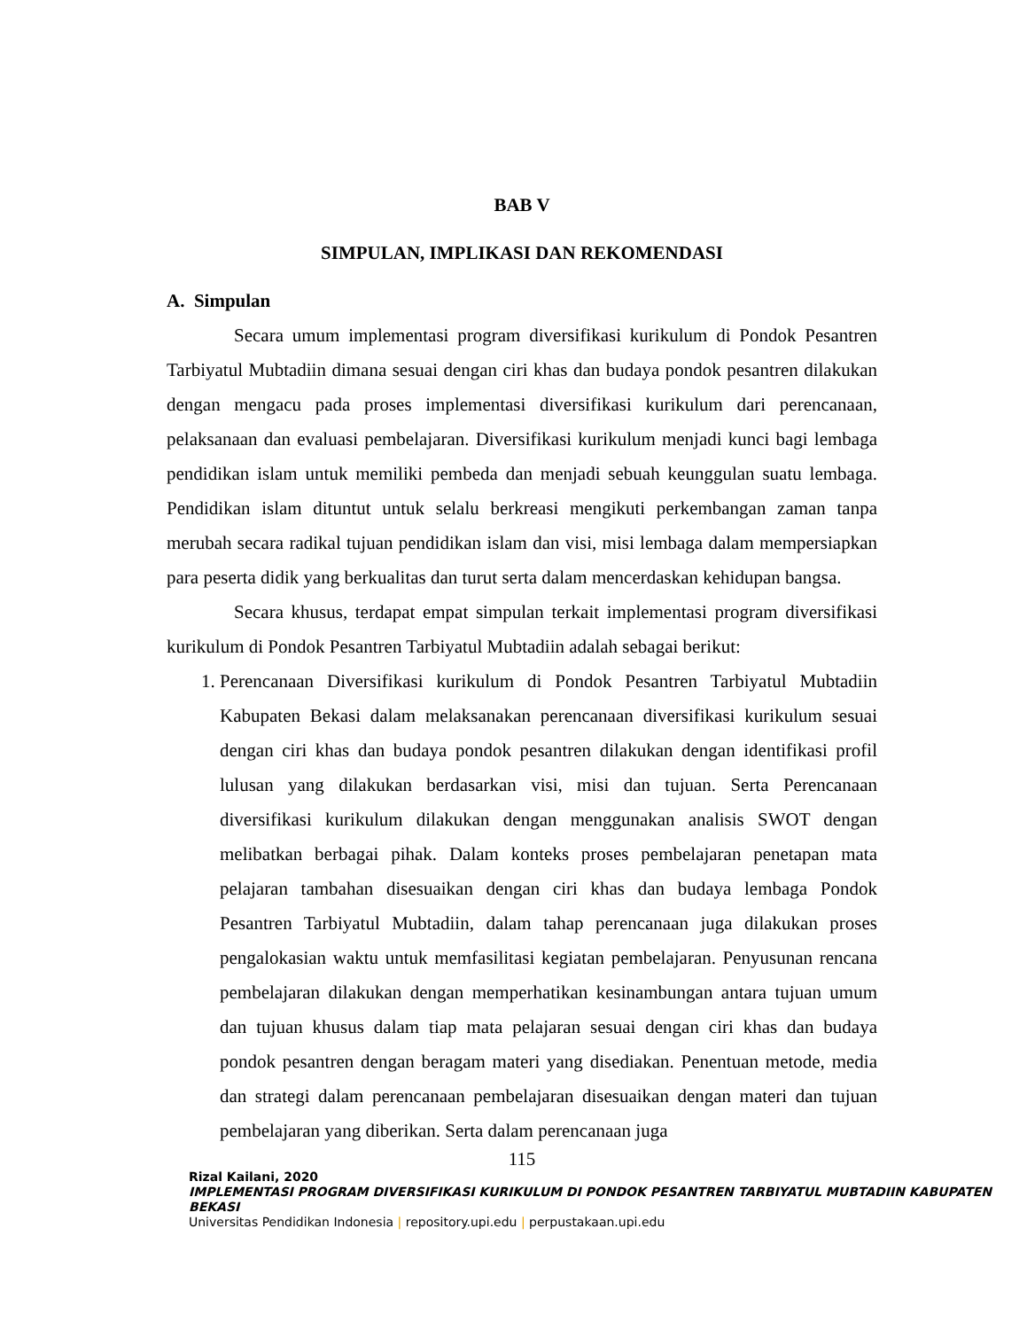BAB V
SIMPULAN, IMPLIKASI DAN REKOMENDASI
A. Simpulan
Secara umum implementasi program diversifikasi kurikulum di Pondok Pesantren Tarbiyatul Mubtadiin dimana sesuai dengan ciri khas dan budaya pondok pesantren dilakukan dengan mengacu pada proses implementasi diversifikasi kurikulum dari perencanaan, pelaksanaan dan evaluasi pembelajaran. Diversifikasi kurikulum menjadi kunci bagi lembaga pendidikan islam untuk memiliki pembeda dan menjadi sebuah keunggulan suatu lembaga. Pendidikan islam dituntut untuk selalu berkreasi mengikuti perkembangan zaman tanpa merubah secara radikal tujuan pendidikan islam dan visi, misi lembaga dalam mempersiapkan para peserta didik yang berkualitas dan turut serta dalam mencerdaskan kehidupan bangsa.
Secara khusus, terdapat empat simpulan terkait implementasi program diversifikasi kurikulum di Pondok Pesantren Tarbiyatul Mubtadiin adalah sebagai berikut:
1. Perencanaan Diversifikasi kurikulum di Pondok Pesantren Tarbiyatul Mubtadiin Kabupaten Bekasi dalam melaksanakan perencanaan diversifikasi kurikulum sesuai dengan ciri khas dan budaya pondok pesantren dilakukan dengan identifikasi profil lulusan yang dilakukan berdasarkan visi, misi dan tujuan. Serta Perencanaan diversifikasi kurikulum dilakukan dengan menggunakan analisis SWOT dengan melibatkan berbagai pihak. Dalam konteks proses pembelajaran penetapan mata pelajaran tambahan disesuaikan dengan ciri khas dan budaya lembaga Pondok Pesantren Tarbiyatul Mubtadiin, dalam tahap perencanaan juga dilakukan proses pengalokasian waktu untuk memfasilitasi kegiatan pembelajaran. Penyusunan rencana pembelajaran dilakukan dengan memperhatikan kesinambungan antara tujuan umum dan tujuan khusus dalam tiap mata pelajaran sesuai dengan ciri khas dan budaya pondok pesantren dengan beragam materi yang disediakan. Penentuan metode, media dan strategi dalam perencanaan pembelajaran disesuaikan dengan materi dan tujuan pembelajaran yang diberikan. Serta dalam perencanaan juga
115
Rizal Kailani, 2020
IMPLEMENTASI PROGRAM DIVERSIFIKASI KURIKULUM DI PONDOK PESANTREN TARBIYATUL MUBTADIIN KABUPATEN BEKASI
Universitas Pendidikan Indonesia | repository.upi.edu | perpustakaan.upi.edu